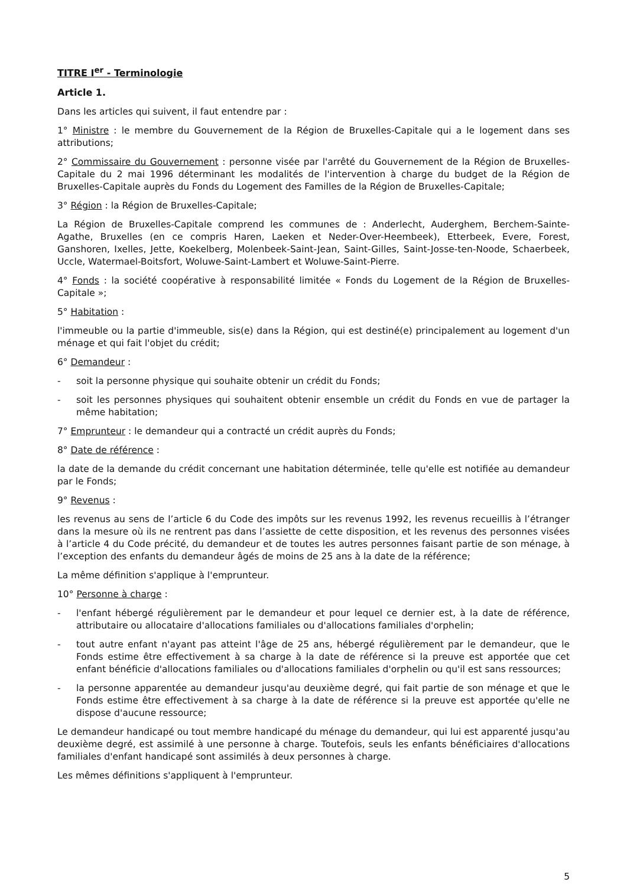TITRE I<sup>er</sup> - Terminologie
Article 1.
Dans les articles qui suivent, il faut entendre par :
1° Ministre : le membre du Gouvernement de la Région de Bruxelles-Capitale qui a le logement dans ses attributions;
2° Commissaire du Gouvernement : personne visée par l'arrêté du Gouvernement de la Région de Bruxelles-Capitale du 2 mai 1996 déterminant les modalités de l'intervention à charge du budget de la Région de Bruxelles-Capitale auprès du Fonds du Logement des Familles de la Région de Bruxelles-Capitale;
3° Région : la Région de Bruxelles-Capitale;
La Région de Bruxelles-Capitale comprend les communes de : Anderlecht, Auderghem, Berchem-Sainte-Agathe, Bruxelles (en ce compris Haren, Laeken et Neder-Over-Heembeek), Etterbeek, Evere, Forest, Ganshoren, Ixelles, Jette, Koekelberg, Molenbeek-Saint-Jean, Saint-Gilles, Saint-Josse-ten-Noode, Schaerbeek, Uccle, Watermael-Boitsfort, Woluwe-Saint-Lambert et Woluwe-Saint-Pierre.
4° Fonds : la société coopérative à responsabilité limitée « Fonds du Logement de la Région de Bruxelles-Capitale »;
5° Habitation :
l'immeuble ou la partie d'immeuble, sis(e) dans la Région, qui est destiné(e) principalement au logement d'un ménage et qui fait l'objet du crédit;
6° Demandeur :
- soit la personne physique qui souhaite obtenir un crédit du Fonds;
- soit les personnes physiques qui souhaitent obtenir ensemble un crédit du Fonds en vue de partager la même habitation;
7° Emprunteur : le demandeur qui a contracté un crédit auprès du Fonds;
8° Date de référence :
la date de la demande du crédit concernant une habitation déterminée, telle qu'elle est notifiée au demandeur par le Fonds;
9° Revenus :
les revenus au sens de l’article 6 du Code des impôts sur les revenus 1992, les revenus recueillis à l’étranger dans la mesure où ils ne rentrent pas dans l’assiette de cette disposition, et les revenus des personnes visées à l’article 4 du Code précité, du demandeur et de toutes les autres personnes faisant partie de son ménage, à l’exception des enfants du demandeur âgés de moins de 25 ans à la date de la référence;
La même définition s'applique à l'emprunteur.
10° Personne à charge :
- l'enfant hébergé régulièrement par le demandeur et pour lequel ce dernier est, à la date de référence, attributaire ou allocataire d'allocations familiales ou d'allocations familiales d'orphelin;
- tout autre enfant n'ayant pas atteint l'âge de 25 ans, hébergé régulièrement par le demandeur, que le Fonds estime être effectivement à sa charge à la date de référence si la preuve est apportée que cet enfant bénéficie d'allocations familiales ou d'allocations familiales d'orphelin ou qu'il est sans ressources;
- la personne apparentée au demandeur jusqu'au deuxième degré, qui fait partie de son ménage et que le Fonds estime être effectivement à sa charge à la date de référence si la preuve est apportée qu'elle ne dispose d'aucune ressource;
Le demandeur handicapé ou tout membre handicapé du ménage du demandeur, qui lui est apparenté jusqu'au deuxième degré, est assimilé à une personne à charge. Toutefois, seuls les enfants bénéficiaires d'allocations familiales d'enfant handicapé sont assimilés à deux personnes à charge.
Les mêmes définitions s'appliquent à l'emprunteur.
5